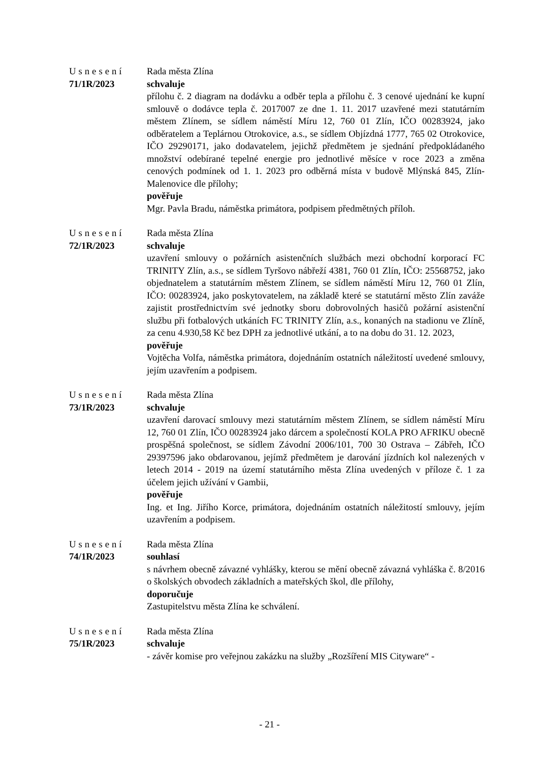Usnesení
71/1R/2023
Rada města Zlína
schvaluje
přílohu č. 2 diagram na dodávku a odběr tepla a přílohu č. 3 cenové ujednání ke kupní smlouvě o dodávce tepla č. 2017007 ze dne 1. 11. 2017 uzavřené mezi statutárním městem Zlínem, se sídlem náměstí Míru 12, 760 01 Zlín, IČO 00283924, jako odběratelem a Teplárnou Otrokovice, a.s., se sídlem Objízdná 1777, 765 02 Otrokovice, IČO 29290171, jako dodavatelem, jejichž předmětem je sjednání předpokládaného množství odebírané tepelné energie pro jednotlivé měsíce v roce 2023 a změna cenových podmínek od 1. 1. 2023 pro odběrná místa v budově Mlýnská 845, Zlín-Malenovice dle přílohy;
pověřuje
Mgr. Pavla Bradu, náměstka primátora, podpisem předmětných příloh.
Usnesení
72/1R/2023
Rada města Zlína
schvaluje
uzavření smlouvy o požárních asistenčních službách mezi obchodní korporací FC TRINITY Zlín, a.s., se sídlem Tyršovo nábřeží 4381, 760 01 Zlín, IČO: 25568752, jako objednatelem a statutárním městem Zlínem, se sídlem náměstí Míru 12, 760 01 Zlín, IČO: 00283924, jako poskytovatelem, na základě které se statutární město Zlín zaváže zajistit prostřednictvím své jednotky sboru dobrovolných hasičů požární asistenční službu při fotbalových utkáních FC TRINITY Zlín, a.s., konaných na stadionu ve Zlíně, za cenu 4.930,58 Kč bez DPH za jednotlivé utkání, a to na dobu do 31. 12. 2023,
pověřuje
Vojtěcha Volfa, náměstka primátora, dojednáním ostatních náležitostí uvedené smlouvy, jejím uzavřením a podpisem.
Usnesení
73/1R/2023
Rada města Zlína
schvaluje
uzavření darovací smlouvy mezi statutárním městem Zlínem, se sídlem náměstí Míru 12, 760 01 Zlín, IČO 00283924 jako dárcem a společností KOLA PRO AFRIKU obecně prospěšná společnost, se sídlem Závodní 2006/101, 700 30 Ostrava – Zábřeh, IČO 29397596 jako obdarovanou, jejímž předmětem je darování jízdních kol nalezených v letech 2014 - 2019 na území statutárního města Zlína uvedených v příloze č. 1 za účelem jejich užívání v Gambii,
pověřuje
Ing. et Ing. Jiřího Korce, primátora, dojednáním ostatních náležitostí smlouvy, jejím uzavřením a podpisem.
Usnesení
74/1R/2023
Rada města Zlína
souhlasí
s návrhem obecně závazné vyhlášky, kterou se mění obecně závazná vyhláška č. 8/2016 o školských obvodech základních a mateřských škol, dle přílohy,
doporučuje
Zastupitelstvu města Zlína ke schválení.
Usnesení
75/1R/2023
Rada města Zlína
schvaluje
- závěr komise pro veřejnou zakázku na služby „Rozšíření MIS Cityware“ -
- 21 -